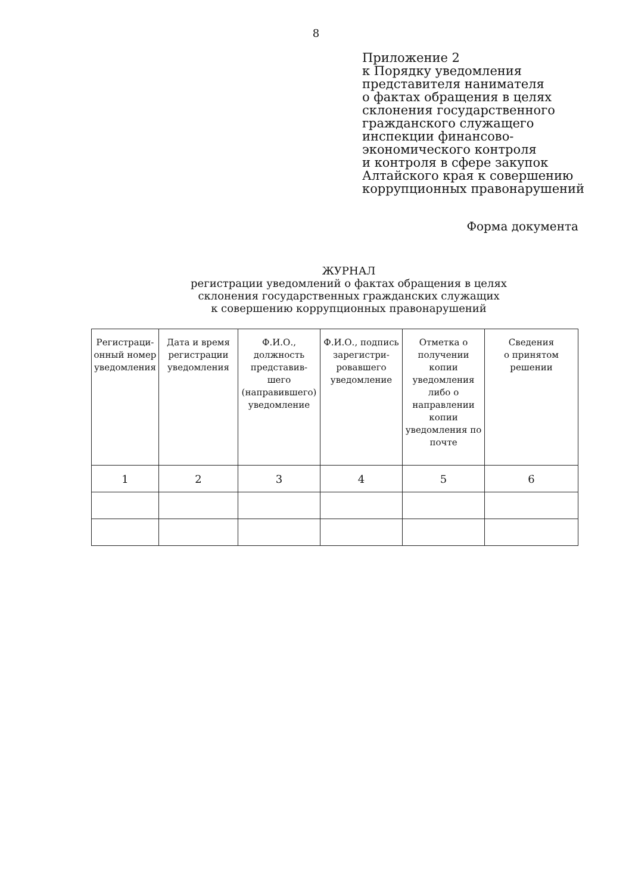8
Приложение 2
к Порядку уведомления
представителя нанимателя
о фактах обращения в целях
склонения государственного
гражданского служащего
инспекции финансово-
экономического контроля
и контроля в сфере закупок
Алтайского края к совершению
коррупционных правонарушений
Форма документа
ЖУРНАЛ
регистрации уведомлений о фактах обращения в целях
склонения государственных гражданских служащих
к совершению коррупционных правонарушений
| Регистраци- онный номер уведомления | Дата и время регистрации уведомления | Ф.И.О., должность представив- шего (направившего) уведомление | Ф.И.О., подпись зарегистри- ровавшего уведомление | Отметка о получении копии уведомления либо о направлении копии уведомления по почте | Сведения о принятом решении |
| --- | --- | --- | --- | --- | --- |
| 1 | 2 | 3 | 4 | 5 | 6 |